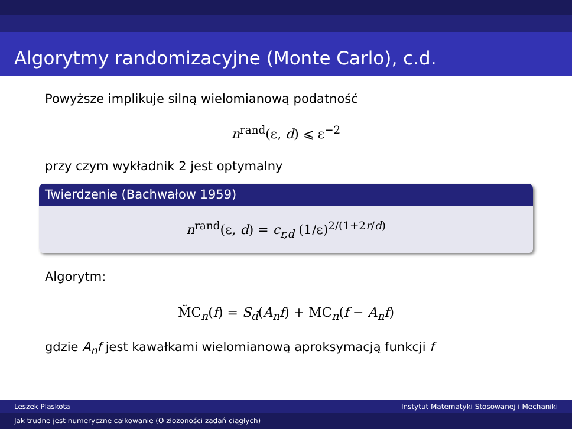Algorytmy randomizacyjne (Monte Carlo), c.d.
Powyższe implikuje silną wielomianową podatność
n<sup>rand</sup>(ε, d) ⩽ ε<sup>−2</sup>
przy czym wykładnik 2 jest optymalny
Twierdzenie (Bachwałow 1959)
n<sup>rand</sup>(ε, d) = c<sub>r,d</sub> (1/ε)<sup>2/(1+2r/d)</sup>
Algorytm:
M̃C<sub>n</sub>(f) = S<sub>d</sub>(A<sub>n</sub>f) + MC<sub>n</sub>(f − A<sub>n</sub>f)
gdzie A<sub>n</sub>f jest kawałkami wielomianową aproksymacją funkcji f
Leszek Plaskota Instytut Matematyki Stosowanej i Mechaniki
Jak trudne jest numeryczne całkowanie (O złożoności zadań ciągłych)